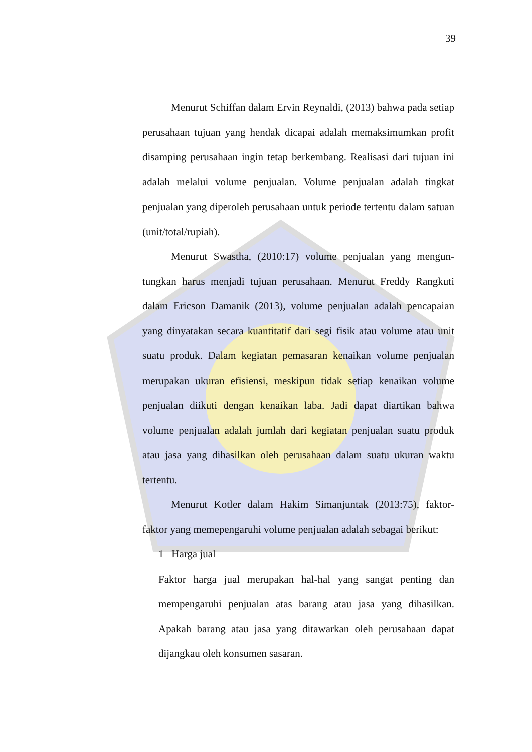39
Menurut Schiffan dalam Ervin Reynaldi, (2013) bahwa pada setiap perusahaan tujuan yang hendak dicapai adalah memaksimumkan profit disamping perusahaan ingin tetap berkembang. Realisasi dari tujuan ini adalah melalui volume penjualan. Volume penjualan adalah tingkat penjualan yang diperoleh perusahaan untuk periode tertentu dalam satuan (unit/total/rupiah).
Menurut Swastha, (2010:17) volume penjualan yang mengun-tungkan harus menjadi tujuan perusahaan. Menurut Freddy Rangkuti dalam Ericson Damanik (2013), volume penjualan adalah pencapaian yang dinyatakan secara kuantitatif dari segi fisik atau volume atau unit suatu produk. Dalam kegiatan pemasaran kenaikan volume penjualan merupakan ukuran efisiensi, meskipun tidak setiap kenaikan volume penjualan diikuti dengan kenaikan laba. Jadi dapat diartikan bahwa volume penjualan adalah jumlah dari kegiatan penjualan suatu produk atau jasa yang dihasilkan oleh perusahaan dalam suatu ukuran waktu tertentu.
Menurut Kotler dalam Hakim Simanjuntak (2013:75), faktor-faktor yang memepengaruhi volume penjualan adalah sebagai berikut:
1 Harga jual
Faktor harga jual merupakan hal-hal yang sangat penting dan mempengaruhi penjualan atas barang atau jasa yang dihasilkan. Apakah barang atau jasa yang ditawarkan oleh perusahaan dapat dijangkau oleh konsumen sasaran.